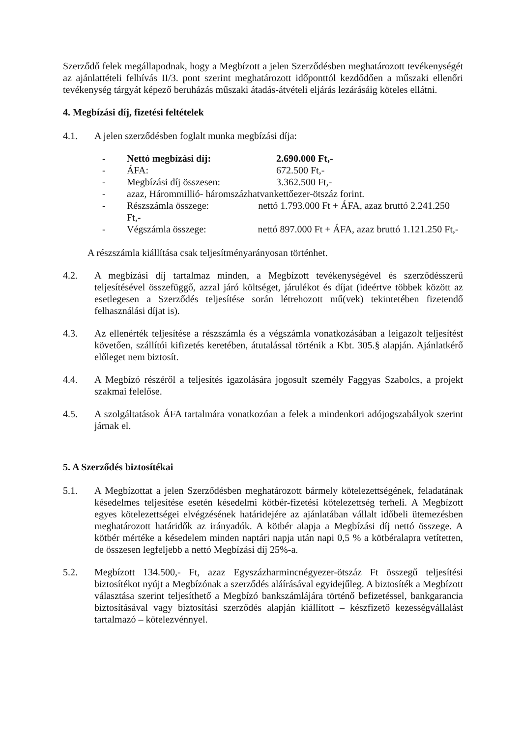Szerződő felek megállapodnak, hogy a Megbízott a jelen Szerződésben meghatározott tevékenységét az ajánlattételi felhívás II/3. pont szerint meghatározott időponttól kezdődően a műszaki ellenőri tevékenység tárgyát képező beruházás műszaki átadás-átvételi eljárás lezárásáig köteles ellátni.
4. Megbízási díj, fizetési feltételek
4.1. A jelen szerződésben foglalt munka megbízási díja:
- Nettó megbízási díj: 2.690.000 Ft,-
- ÁFA: 672.500 Ft,-
- Megbízási díj összesen: 3.362.500 Ft,-
- azaz, Hárommillió- háromszázhatvankettőezer-ötszáz forint.
- Részszámla összege: nettó 1.793.000 Ft + ÁFA, azaz bruttó 2.241.250 Ft,-
- Végszámla összege: nettó 897.000 Ft + ÁFA, azaz bruttó 1.121.250 Ft,-
A részszámla kiállítása csak teljesítményarányosan történhet.
4.2. A megbízási díj tartalmaz minden, a Megbízott tevékenységével és szerződésszerű teljesítésével összefüggő, azzal járó költséget, járulékot és díjat (ideértve többek között az esetlegesen a Szerződés teljesítése során létrehozott mű(vek) tekintetében fizetendő felhasználási díjat is).
4.3. Az ellenérték teljesítése a részszámla és a végszámla vonatkozásában a leigazolt teljesítést követően, szállítói kifizetés keretében, átutalással történik a Kbt. 305.§ alapján. Ajánlatkérő előleget nem biztosít.
4.4. A Megbízó részéről a teljesítés igazolására jogosult személy Faggyas Szabolcs, a projekt szakmai felelőse.
4.5. A szolgáltatások ÁFA tartalmára vonatkozóan a felek a mindenkori adójogszabályok szerint járnak el.
5. A Szerződés biztosítékai
5.1. A Megbízottat a jelen Szerződésben meghatározott bármely kötelezettségének, feladatának késedelmes teljesítése esetén késedelmi kötbér-fizetési kötelezettség terheli. A Megbízott egyes kötelezettségei elvégzésének határidejére az ajánlatában vállalt időbeli ütemezésben meghatározott határidők az irányadók. A kötbér alapja a Megbízási díj nettó összege. A kötbér mértéke a késedelem minden naptári napja után napi 0,5 % a kötbéralapra vetítetten, de összesen legfeljebb a nettó Megbízási díj 25%-a.
5.2. Megbízott 134.500,- Ft, azaz Egyszázharmincnégyezer-ötszáz Ft összegű teljesítési biztosítékot nyújt a Megbízónak a szerződés aláírásával egyidejűleg. A biztosíték a Megbízott választása szerint teljesíthető a Megbízó bankszámlájára történő befizetéssel, bankgarancia biztosításával vagy biztosítási szerződés alapján kiállított – készfizető kezességvállalást tartalmazó – kötelezvénnyel.